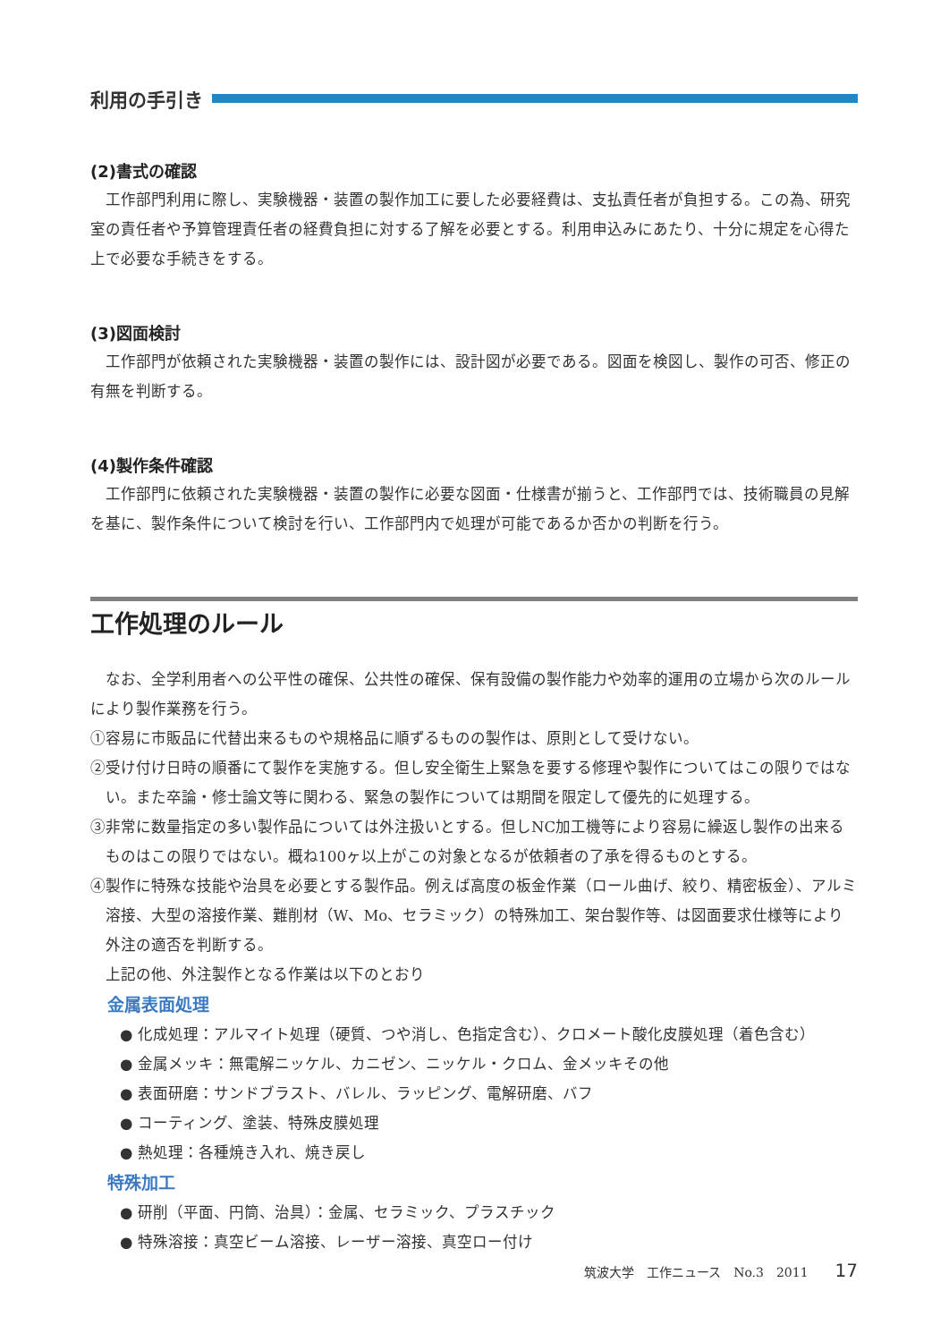利用の手引き
(2)書式の確認
工作部門利用に際し、実験機器・装置の製作加工に要した必要経費は、支払責任者が負担する。この為、研究室の責任者や予算管理責任者の経費負担に対する了解を必要とする。利用申込みにあたり、十分に規定を心得た上で必要な手続きをする。
(3)図面検討
工作部門が依頼された実験機器・装置の製作には、設計図が必要である。図面を検図し、製作の可否、修正の有無を判断する。
(4)製作条件確認
工作部門に依頼された実験機器・装置の製作に必要な図面・仕様書が揃うと、工作部門では、技術職員の見解を基に、製作条件について検討を行い、工作部門内で処理が可能であるか否かの判断を行う。
工作処理のルール
なお、全学利用者への公平性の確保、公共性の確保、保有設備の製作能力や効率的運用の立場から次のルールにより製作業務を行う。
①容易に市販品に代替出来るものや規格品に順ずるものの製作は、原則として受けない。
②受け付け日時の順番にて製作を実施する。但し安全衛生上緊急を要する修理や製作についてはこの限りではない。また卒論・修士論文等に関わる、緊急の製作については期間を限定して優先的に処理する。
③非常に数量指定の多い製作品については外注扱いとする。但しNC加工機等により容易に繰返し製作の出来るものはこの限りではない。概ね100ヶ以上がこの対象となるが依頼者の了承を得るものとする。
④製作に特殊な技能や治具を必要とする製作品。例えば高度の板金作業（ロール曲げ、絞り、精密板金）、アルミ溶接、大型の溶接作業、難削材（W、Mo、セラミック）の特殊加工、架台製作等、は図面要求仕様等により外注の適否を判断する。
上記の他、外注製作となる作業は以下のとおり
金属表面処理
● 化成処理：アルマイト処理（硬質、つや消し、色指定含む）、クロメート酸化皮膜処理（着色含む）
● 金属メッキ：無電解ニッケル、カニゼン、ニッケル・クロム、金メッキその他
● 表面研磨：サンドブラスト、バレル、ラッピング、電解研磨、バフ
● コーティング、塗装、特殊皮膜処理
● 熱処理：各種焼き入れ、焼き戻し
特殊加工
● 研削（平面、円筒、治具）：金属、セラミック、プラスチック
● 特殊溶接：真空ビーム溶接、レーザー溶接、真空ロー付け
筑波大学　工作ニュース　No.3　2011 17